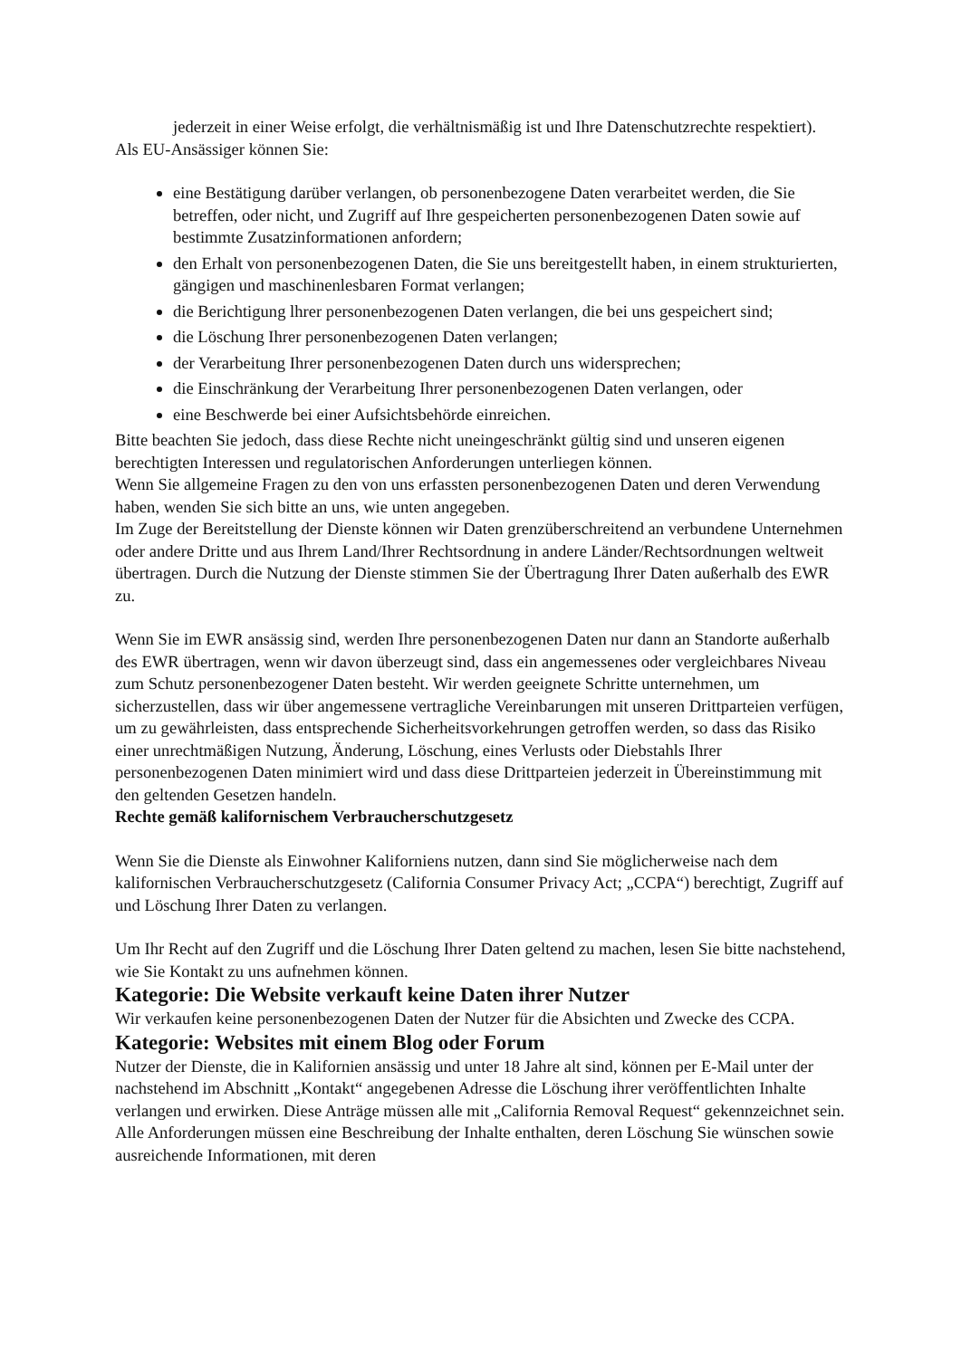jederzeit in einer Weise erfolgt, die verhältnismäßig ist und Ihre Datenschutzrechte respektiert).
Als EU-Ansässiger können Sie:
eine Bestätigung darüber verlangen, ob personenbezogene Daten verarbeitet werden, die Sie betreffen, oder nicht, und Zugriff auf Ihre gespeicherten personenbezogenen Daten sowie auf bestimmte Zusatzinformationen anfordern;
den Erhalt von personenbezogenen Daten, die Sie uns bereitgestellt haben, in einem strukturierten, gängigen und maschinenlesbaren Format verlangen;
die Berichtigung lhrer personenbezogenen Daten verlangen, die bei uns gespeichert sind;
die Löschung Ihrer personenbezogenen Daten verlangen;
der Verarbeitung Ihrer personenbezogenen Daten durch uns widersprechen;
die Einschränkung der Verarbeitung Ihrer personenbezogenen Daten verlangen, oder
eine Beschwerde bei einer Aufsichtsbehörde einreichen.
Bitte beachten Sie jedoch, dass diese Rechte nicht uneingeschränkt gültig sind und unseren eigenen berechtigten Interessen und regulatorischen Anforderungen unterliegen können.
Wenn Sie allgemeine Fragen zu den von uns erfassten personenbezogenen Daten und deren Verwendung haben, wenden Sie sich bitte an uns, wie unten angegeben.
Im Zuge der Bereitstellung der Dienste können wir Daten grenzüberschreitend an verbundene Unternehmen oder andere Dritte und aus Ihrem Land/Ihrer Rechtsordnung in andere Länder/Rechtsordnungen weltweit übertragen. Durch die Nutzung der Dienste stimmen Sie der Übertragung Ihrer Daten außerhalb des EWR zu.
Wenn Sie im EWR ansässig sind, werden Ihre personenbezogenen Daten nur dann an Standorte außerhalb des EWR übertragen, wenn wir davon überzeugt sind, dass ein angemessenes oder vergleichbares Niveau zum Schutz personenbezogener Daten besteht. Wir werden geeignete Schritte unternehmen, um sicherzustellen, dass wir über angemessene vertragliche Vereinbarungen mit unseren Drittparteien verfügen, um zu gewährleisten, dass entsprechende Sicherheitsvorkehrungen getroffen werden, so dass das Risiko einer unrechtmäßigen Nutzung, Änderung, Löschung, eines Verlusts oder Diebstahls Ihrer personenbezogenen Daten minimiert wird und dass diese Drittparteien jederzeit in Übereinstimmung mit den geltenden Gesetzen handeln.
Rechte gemäß kalifornischem Verbraucherschutzgesetz
Wenn Sie die Dienste als Einwohner Kaliforniens nutzen, dann sind Sie möglicherweise nach dem kalifornischen Verbraucherschutzgesetz (California Consumer Privacy Act; „CCPA“) berechtigt, Zugriff auf und Löschung Ihrer Daten zu verlangen.
Um Ihr Recht auf den Zugriff und die Löschung Ihrer Daten geltend zu machen, lesen Sie bitte nachstehend, wie Sie Kontakt zu uns aufnehmen können.
Kategorie: Die Website verkauft keine Daten ihrer Nutzer
Wir verkaufen keine personenbezogenen Daten der Nutzer für die Absichten und Zwecke des CCPA.
Kategorie: Websites mit einem Blog oder Forum
Nutzer der Dienste, die in Kalifornien ansässig und unter 18 Jahre alt sind, können per E-Mail unter der nachstehend im Abschnitt „Kontakt“ angegebenen Adresse die Löschung ihrer veröffentlichten Inhalte verlangen und erwirken. Diese Anträge müssen alle mit „California Removal Request“ gekennzeichnet sein. Alle Anforderungen müssen eine Beschreibung der Inhalte enthalten, deren Löschung Sie wünschen sowie ausreichende Informationen, mit deren